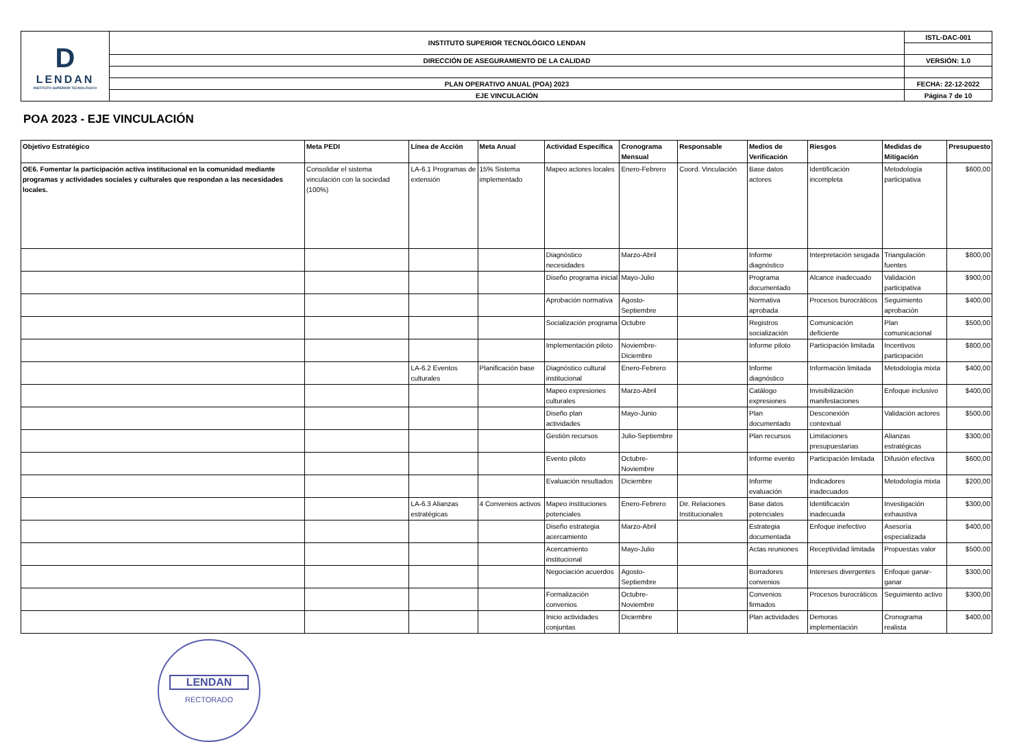| D LENDAN INSTITUTO SUPERIOR TECNOLÓGICO | INSTITUTO SUPERIOR TECNOLÓGICO LENDAN | ISTL-DAC-001 |
| | DIRECCIÓN DE ASEGURAMIENTO DE LA CALIDAD | VERSIÓN: 1.0 |
| | PLAN OPERATIVO ANUAL (POA) 2023 | FECHA: 22-12-2022 |
| | EJE VINCULACIÓN | Página 7 de 10 |
POA 2023 - EJE VINCULACIÓN
| Objetivo Estratégico | Meta PEDI | Línea de Acción | Meta Anual | Actividad Específica | Cronograma Mensual | Responsable | Medios de Verificación | Riesgos | Medidas de Mitigación | Presupuesto |
| --- | --- | --- | --- | --- | --- | --- | --- | --- | --- | --- |
| OE6. Fomentar la participación activa institucional en la comunidad mediante programas y actividades sociales y culturales que respondan a las necesidades locales. | Consolidar el sistema vinculación con la sociedad (100%) | LA-6.1 Programas de extensión | 15% Sistema implementado | Mapeo actores locales | Enero-Febrero | Coord. Vinculación | Base datos actores | Identificación incompleta | Metodología participativa | $600,00 |
| | | | | Diagnóstico necesidades | Marzo-Abril | | Informe diagnóstico | Interpretación sesgada | Triangulación fuentes | $800,00 |
| | | | | Diseño programa inicial | Mayo-Julio | | Programa documentado | Alcance inadecuado | Validación participativa | $900,00 |
| | | | | Aprobación normativa | Agosto-Septiembre | | Normativa aprobada | Procesos burocráticos | Seguimiento aprobación | $400,00 |
| | | | | Socialización programa | Octubre | | Registros socialización | Comunicación deficiente | Plan comunicacional | $500,00 |
| | | | | Implementación piloto | Noviembre-Diciembre | | Informe piloto | Participación limitada | Incentivos participación | $800,00 |
| | | LA-6.2 Eventos culturales | Planificación base | Diagnóstico cultural institucional | Enero-Febrero | | Informe diagnóstico | Información limitada | Metodología mixta | $400,00 |
| | | | | Mapeo expresiones culturales | Marzo-Abril | | Catálogo expresiones | Invisibilización manifestaciones | Enfoque inclusivo | $400,00 |
| | | | | Diseño plan actividades | Mayo-Junio | | Plan documentado | Desconexión contextual | Validación actores | $500,00 |
| | | | | Gestión recursos | Julio-Septiembre | | Plan recursos | Limitaciones presupuestarias | Alianzas estratégicas | $300,00 |
| | | | | Evento piloto | Octubre-Noviembre | | Informe evento | Participación limitada | Difusión efectiva | $600,00 |
| | | | | Evaluación resultados | Diciembre | | Informe evaluación | Indicadores inadecuados | Metodología mixta | $200,00 |
| | | LA-6.3 Alianzas estratégicas | 4 Convenios activos | Mapeo instituciones potenciales | Enero-Febrero | Dir. Relaciones Institucionales | Base datos potenciales | Identificación inadecuada | Investigación exhaustiva | $300,00 |
| | | | | Diseño estrategia acercamiento | Marzo-Abril | | Estrategia documentada | Enfoque inefectivo | Asesoría especializada | $400,00 |
| | | | | Acercamiento institucional | Mayo-Julio | | Actas reuniones | Receptividad limitada | Propuestas valor | $500,00 |
| | | | | Negociación acuerdos | Agosto-Septiembre | | Borradores convenios | Intereses divergentes | Enfoque ganar-ganar | $300,00 |
| | | | | Formalización convenios | Octubre-Noviembre | | Convenios firmados | Procesos burocráticos | Seguimiento activo | $300,00 |
| | | | | Inicio actividades conjuntas | Diciembre | | Plan actividades | Demoras implementación | Cronograma realista | $400,00 |
LENDAN
RECTORADO